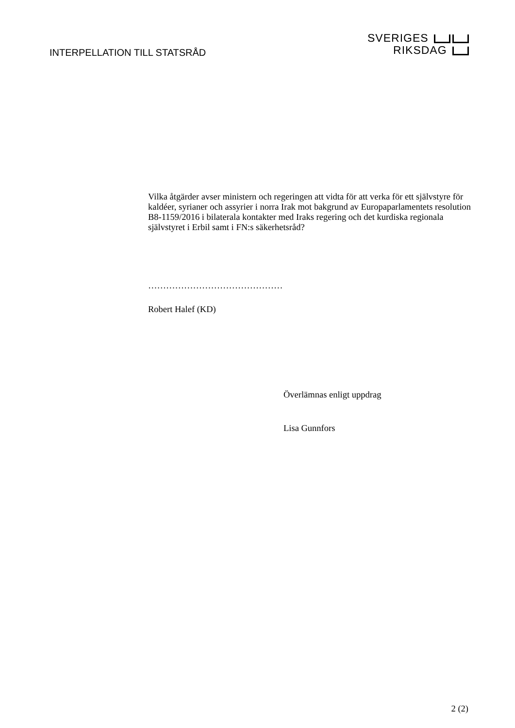INTERPELLATION TILL STATSRÅD
SVERIGES
RIKSDAG
Vilka åtgärder avser ministern och regeringen att vidta för att verka för ett självstyre för kaldéer, syrianer och assyrier i norra Irak mot bakgrund av Europaparlamentets resolution B8-1159/2016 i bilaterala kontakter med Iraks regering och det kurdiska regionala självstyret i Erbil samt i FN:s säkerhetsråd?
………………………………………
Robert Halef (KD)
Överlämnas enligt uppdrag
Lisa Gunnfors
2 (2)